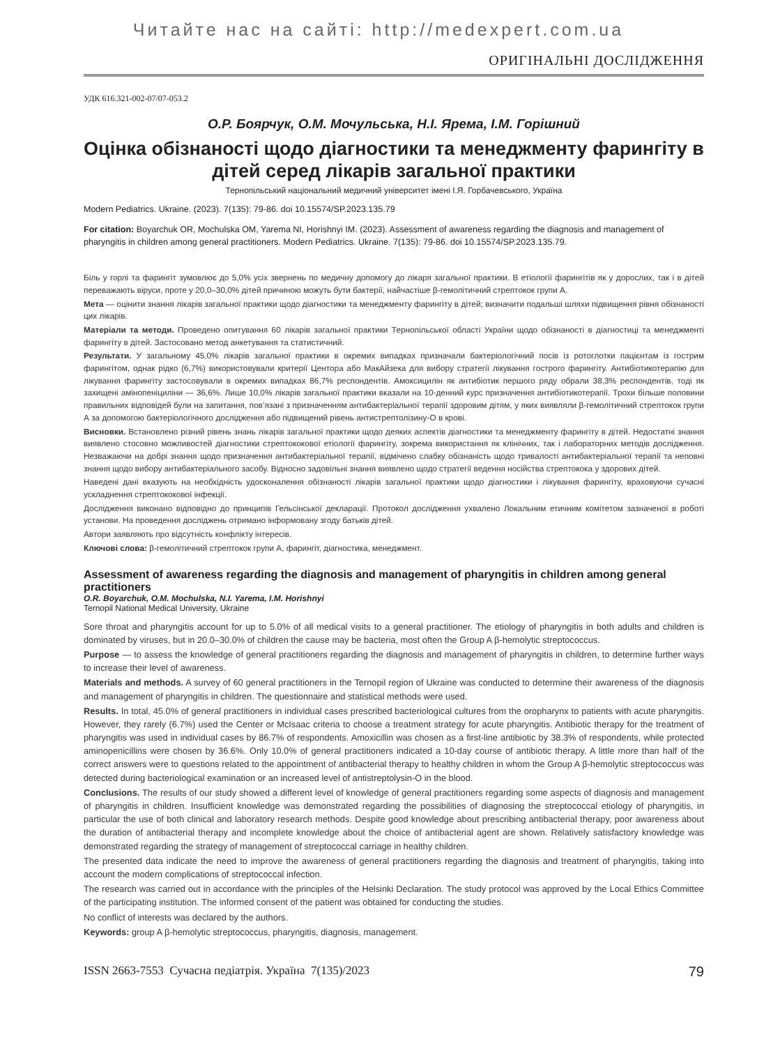Читайте нас на сайті: http://medexpert.com.ua
ОРИГІНАЛЬНІ ДОСЛІДЖЕННЯ
УДК 616.321-002-07/07-053.2
О.Р. Боярчук, О.М. Мочульська, Н.І. Ярема, І.М. Горішний
Оцінка обізнаності щодо діагностики та менеджменту фарингіту в дітей серед лікарів загальної практики
Тернопільський національний медичний університет імені І.Я. Горбачевського, Україна
Modern Pediatrics. Ukraine. (2023). 7(135): 79-86. doi 10.15574/SP.2023.135.79
For citation: Boyarchuk OR, Mochulska OM, Yarema NI, Horishnyi IM. (2023). Assessment of awareness regarding the diagnosis and management of pharyngitis in children among general practitioners. Modern Pediatrics. Ukraine. 7(135): 79-86. doi 10.15574/SP.2023.135.79.
Біль у горлі та фарингіт зумовлює до 5,0% усіх звернень по медичну допомогу до лікаря загальної практики. В етіології фарингітів як у дорослих, так і в дітей переважають віруси, проте у 20,0–30,0% дітей причиною можуть бути бактерії, найчастіше β-гемолітичний стрептокок групи А.
Мета — оцінити знання лікарів загальної практики щодо діагностики та менеджменту фарингіту в дітей; визначити подальші шляхи підвищення рівня обізнаності цих лікарів.
Матеріали та методи. Проведено опитування 60 лікарів загальної практики Тернопільської області України щодо обізнаності в діагностиці та менеджменті фарингіту в дітей. Застосовано метод анкетування та статистичний.
Результати. У загальному 45,0% лікарів загальної практики в окремих випадках призначали бактеріологічний посів із ротоглотки пацієнтам із гострим фарингітом, однак рідко (6,7%) використовували критерії Центора або МакАйзека для вибору стратегії лікування гострого фарингіту. Антибіотикотерапію для лікування фарингіту застосовували в окремих випадках 86,7% респондентів. Амоксицилін як антибіотик першого ряду обрали 38,3% респондентів, тоді як захищені амінопеніциліни — 36,6%. Лише 10,0% лікарів загальної практики вказали на 10-денний курс призначення антибіотикотерапії. Трохи більше половини правильних відповідей були на запитання, пов’язані з призначенням антибактеріальної терапії здоровим дітям, у яких виявляли β-гемолітичний стрептокок групи А за допомогою бактеріологічного дослідження або підвищений рівень антистрептолізину-О в крові.
Висновки. Встановлено різний рівень знань лікарів загальної практики щодо деяких аспектів діагностики та менеджменту фарингіту в дітей. Недостатні знання виявлено стосовно можливостей діагностики стрептококової етіології фарингіту, зокрема використання як клінічних, так і лабораторних методів дослідження. Незважаючи на добрі знання щодо призначення антибактеріальної терапії, відмічено слабку обізнаність щодо тривалості антибактеріальної терапії та неповні знання щодо вибору антибактеріального засобу. Відносно задовільні знання виявлено щодо стратегії ведення носійства стрептокока у здорових дітей.
Наведені дані вказують на необхідність удосконалення обізнаності лікарів загальної практики щодо діагностики і лікування фарингіту, враховуючи сучасні ускладнення стрептококової інфекції.
Дослідження виконано відповідно до принципів Гельсінської декларації. Протокол дослідження ухвалено Локальним етичним комітетом зазначеної в роботі установи. На проведення досліджень отримано інформовану згоду батьків дітей.
Автори заявляють про відсутність конфлікту інтересів.
Ключові слова: β-гемолітичний стрептокок групи А, фарингіт, діагностика, менеджмент.
Assessment of awareness regarding the diagnosis and management of pharyngitis in children among general practitioners
O.R. Boyarchuk, O.M. Mochulska, N.I. Yarema, I.M. Horishnyi
Ternopil National Medical University, Ukraine
Sore throat and pharyngitis account for up to 5.0% of all medical visits to a general practitioner. The etiology of pharyngitis in both adults and children is dominated by viruses, but in 20.0–30.0% of children the cause may be bacteria, most often the Group A β-hemolytic streptococcus.
Purpose — to assess the knowledge of general practitioners regarding the diagnosis and management of pharyngitis in children, to determine further ways to increase their level of awareness.
Materials and methods. A survey of 60 general practitioners in the Ternopil region of Ukraine was conducted to determine their awareness of the diagnosis and management of pharyngitis in children. The questionnaire and statistical methods were used.
Results. In total, 45.0% of general practitioners in individual cases prescribed bacteriological cultures from the oropharynx to patients with acute pharyngitis. However, they rarely (6.7%) used the Center or McIsaac criteria to choose a treatment strategy for acute pharyngitis. Antibiotic therapy for the treatment of pharyngitis was used in individual cases by 86.7% of respondents. Amoxicillin was chosen as a first-line antibiotic by 38.3% of respondents, while protected aminopenicillins were chosen by 36.6%. Only 10.0% of general practitioners indicated a 10-day course of antibiotic therapy. A little more than half of the correct answers were to questions related to the appointment of antibacterial therapy to healthy children in whom the Group A β-hemolytic streptococcus was detected during bacteriological examination or an increased level of antistreptolysin-O in the blood.
Conclusions. The results of our study showed a different level of knowledge of general practitioners regarding some aspects of diagnosis and management of pharyngitis in children. Insufficient knowledge was demonstrated regarding the possibilities of diagnosing the streptococcal etiology of pharyngitis, in particular the use of both clinical and laboratory research methods. Despite good knowledge about prescribing antibacterial therapy, poor awareness about the duration of antibacterial therapy and incomplete knowledge about the choice of antibacterial agent are shown. Relatively satisfactory knowledge was demonstrated regarding the strategy of management of streptococcal carriage in healthy children.
The presented data indicate the need to improve the awareness of general practitioners regarding the diagnosis and treatment of pharyngitis, taking into account the modern complications of streptococcal infection.
The research was carried out in accordance with the principles of the Helsinki Declaration. The study protocol was approved by the Local Ethics Committee of the participating institution. The informed consent of the patient was obtained for conducting the studies.
No conflict of interests was declared by the authors.
Keywords: group A β-hemolytic streptococcus, pharyngitis, diagnosis, management.
ISSN 2663-7553 Сучасна педіатрія. Україна 7(135)/2023 79